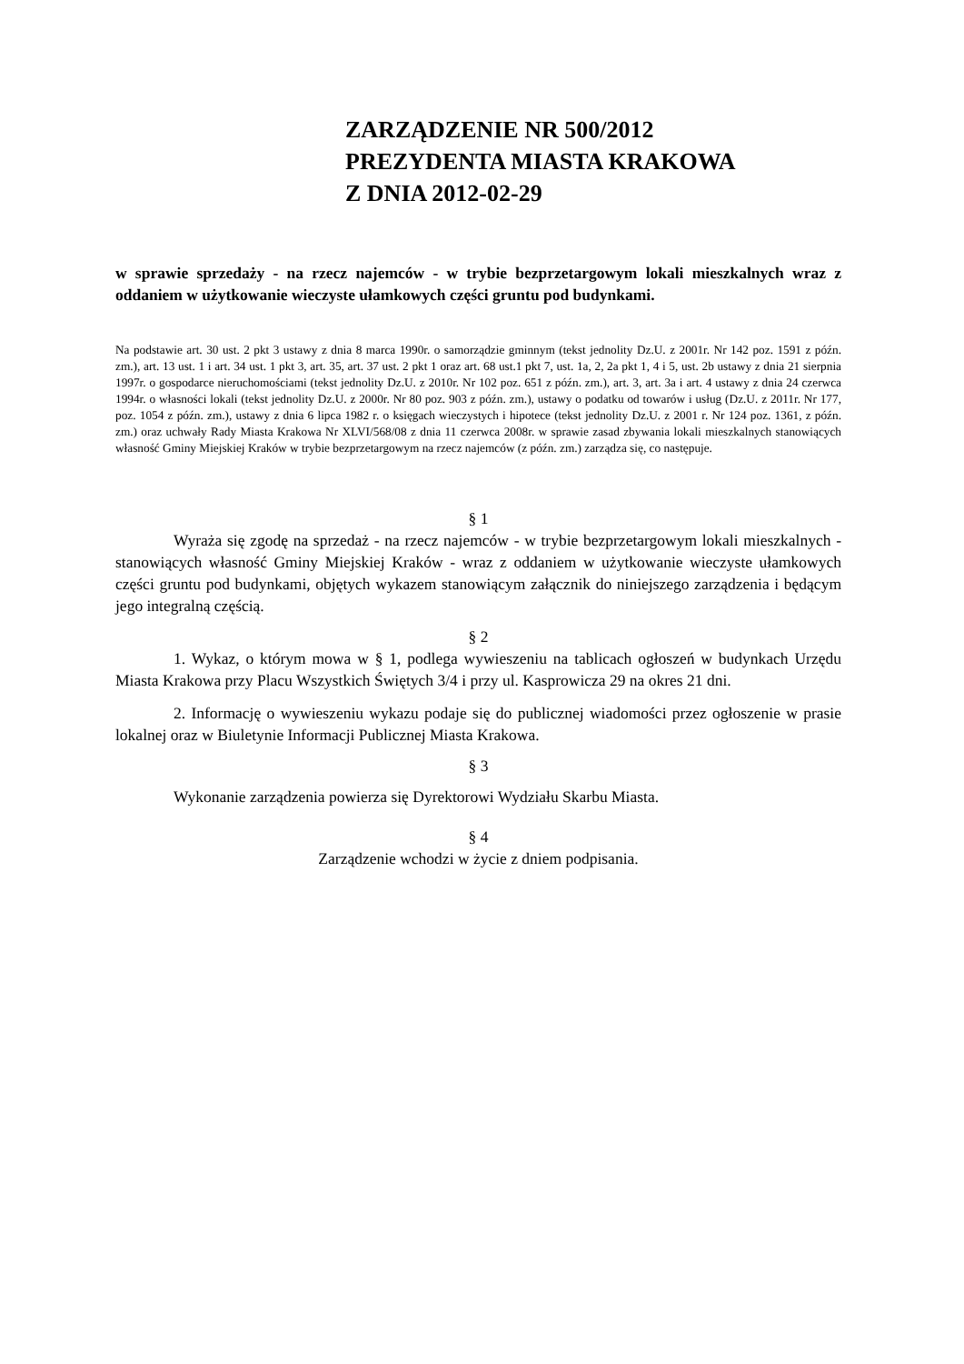ZARZĄDZENIE NR 500/2012
PREZYDENTA MIASTA KRAKOWA
Z DNIA 2012-02-29
w sprawie sprzedaży - na rzecz najemców - w trybie bezprzetargowym lokali mieszkalnych wraz z oddaniem w użytkowanie wieczyste ułamkowych części gruntu pod budynkami.
Na podstawie art. 30 ust. 2 pkt 3 ustawy z dnia 8 marca 1990r. o samorządzie gminnym (tekst jednolity Dz.U. z 2001r. Nr 142 poz. 1591 z późn. zm.), art. 13 ust. 1 i art. 34 ust. 1 pkt 3, art. 35, art. 37 ust. 2 pkt 1 oraz art. 68 ust.1 pkt 7, ust. 1a, 2, 2a pkt 1, 4 i 5, ust. 2b ustawy z dnia 21 sierpnia 1997r. o gospodarce nieruchomościami (tekst jednolity Dz.U. z 2010r. Nr 102 poz. 651 z późn. zm.), art. 3, art. 3a i art. 4 ustawy z dnia 24 czerwca 1994r. o własności lokali (tekst jednolity Dz.U. z 2000r. Nr 80 poz. 903 z późn. zm.), ustawy o podatku od towarów i usług (Dz.U. z 2011r. Nr 177, poz. 1054 z późn. zm.), ustawy z dnia 6 lipca 1982 r. o księgach wieczystych i hipotece (tekst jednolity Dz.U. z 2001 r. Nr 124 poz. 1361, z późn. zm.) oraz uchwały Rady Miasta Krakowa Nr XLVI/568/08 z dnia 11 czerwca 2008r. w sprawie zasad zbywania lokali mieszkalnych stanowiących własność Gminy Miejskiej Kraków w trybie bezprzetargowym na rzecz najemców (z późn. zm.) zarządza się, co następuje.
§ 1
Wyraża się zgodę na sprzedaż - na rzecz najemców - w trybie bezprzetargowym lokali mieszkalnych - stanowiących własność Gminy Miejskiej Kraków - wraz z oddaniem w użytkowanie wieczyste ułamkowych części gruntu pod budynkami, objętych wykazem stanowiącym załącznik do niniejszego zarządzenia i będącym jego integralną częścią.
§ 2
1. Wykaz, o którym mowa w § 1, podlega wywieszeniu na tablicach ogłoszeń w budynkach Urzędu Miasta Krakowa przy Placu Wszystkich Świętych 3/4 i przy ul. Kasprowicza 29 na okres 21 dni.
2. Informację o wywieszeniu wykazu podaje się do publicznej wiadomości przez ogłoszenie w prasie lokalnej oraz w Biuletynie Informacji Publicznej Miasta Krakowa.
§ 3
Wykonanie zarządzenia powierza się Dyrektorowi Wydziału Skarbu Miasta.
§ 4
Zarządzenie wchodzi w życie z dniem podpisania.